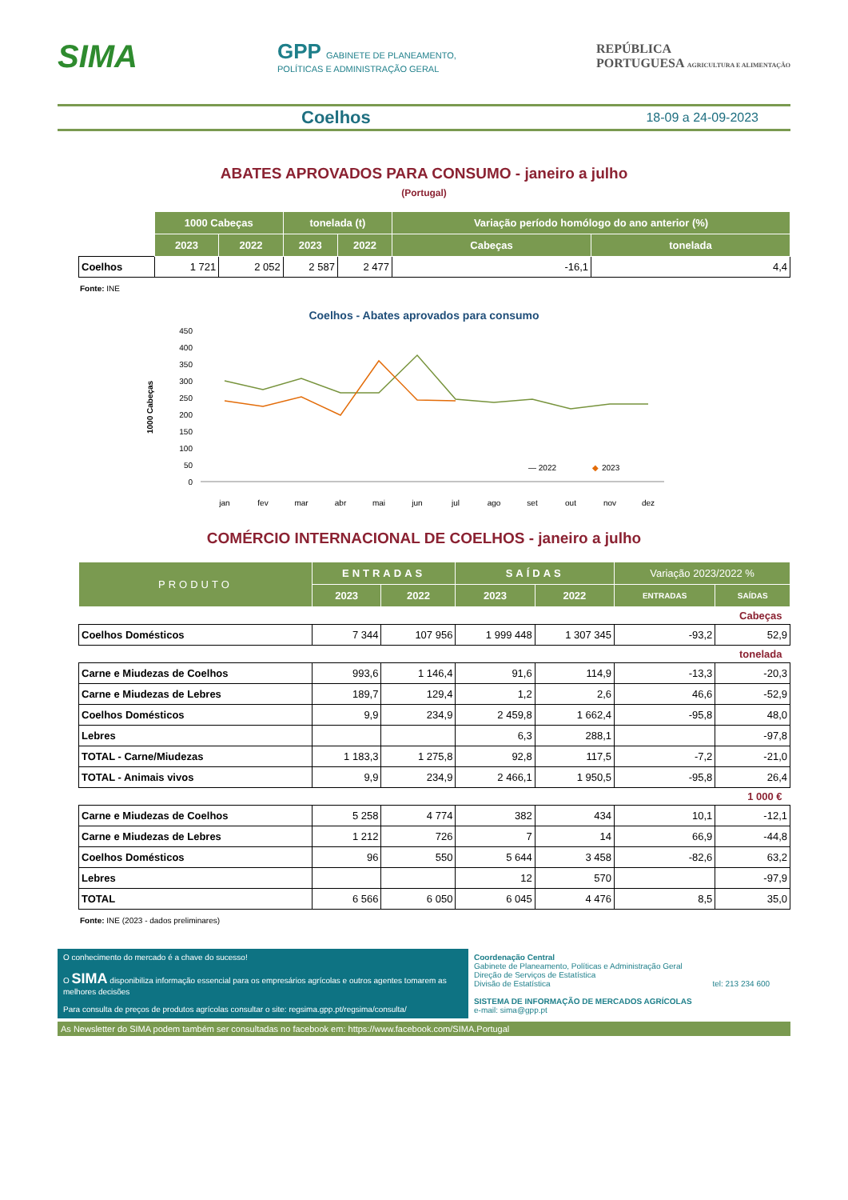SIMA
GPP GABINETE DE PLANEAMENTO,
POLÍTICAS E ADMINISTRAÇÃO GERAL
REPÚBLICA
PORTUGUESA AGRICULTURA E ALIMENTAÇÃO
Coelhos 18-09 a 24-09-2023
ABATES APROVADOS PARA CONSUMO - janeiro a julho
(Portugal)
| | 1000 Cabeças | | tonelada (t) | | Variação período homólogo do ano anterior (%) | |
| | 2023 | 2022 | 2023 | 2022 | Cabeças | tonelada |
| Coelhos | 1 721 | 2 052 | 2 587 | 2 477 | -16,1 | 4,4 |
Fonte: INE
Coelhos - Abates aprovados para consumo
1000 Cabeças
450
400
350
300
250
200
150
100
50
0
jan
fev
mar
abr
mai
jun
jul
ago
set
out
nov
dez
— 2022
◆
2023
COMÉRCIO INTERNACIONAL DE COELHOS - janeiro a julho
| PRODUTO | ENTRADAS | | SAÍDAS | | Variação 2023/2022 % | |
| --- | --- | --- | --- | --- | --- | --- |
| | 2023 | 2022 | 2023 | 2022 | ENTRADAS | SAÍDAS |
| Cabeças | | | | | | |
| Coelhos Domésticos | 7 344 | 107 956 | 1 999 448 | 1 307 345 | -93,2 | 52,9 |
| tonelada | | | | | | |
| Carne e Miudezas de Coelhos | 993,6 | 1 146,4 | 91,6 | 114,9 | -13,3 | -20,3 |
| Carne e Miudezas de Lebres | 189,7 | 129,4 | 1,2 | 2,6 | 46,6 | -52,9 |
| Coelhos Domésticos | 9,9 | 234,9 | 2 459,8 | 1 662,4 | -95,8 | 48,0 |
| Lebres | | | 6,3 | 288,1 | | -97,8 |
| TOTAL - Carne/Miudezas | 1 183,3 | 1 275,8 | 92,8 | 117,5 | -7,2 | -21,0 |
| TOTAL - Animais vivos | 9,9 | 234,9 | 2 466,1 | 1 950,5 | -95,8 | 26,4 |
| 1 000 € | | | | | | |
| Carne e Miudezas de Coelhos | 5 258 | 4 774 | 382 | 434 | 10,1 | -12,1 |
| Carne e Miudezas de Lebres | 1 212 | 726 | 7 | 14 | 66,9 | -44,8 |
| Coelhos Domésticos | 96 | 550 | 5 644 | 3 458 | -82,6 | 63,2 |
| Lebres | | | 12 | 570 | | -97,9 |
| TOTAL | 6 566 | 6 050 | 6 045 | 4 476 | 8,5 | 35,0 |
Fonte: INE (2023 - dados preliminares)
O conhecimento do mercado é a chave do sucesso!
O SIMA disponibiliza informação essencial para os empresários agrícolas e outros agentes tomarem as melhores decisões
Para consulta de preços de produtos agrícolas consultar o site: regsima.gpp.pt/regsima/consulta/
Coordenação Central
Gabinete de Planeamento, Políticas e Administração Geral
Direção de Serviços de Estatística
Divisão de Estatística tel: 213 234 600
SISTEMA DE INFORMAÇÃO DE MERCADOS AGRÍCOLAS
e-mail: sima@gpp.pt
As Newsletter do SIMA podem também ser consultadas no facebook em: https://www.facebook.com/SIMA.Portugal